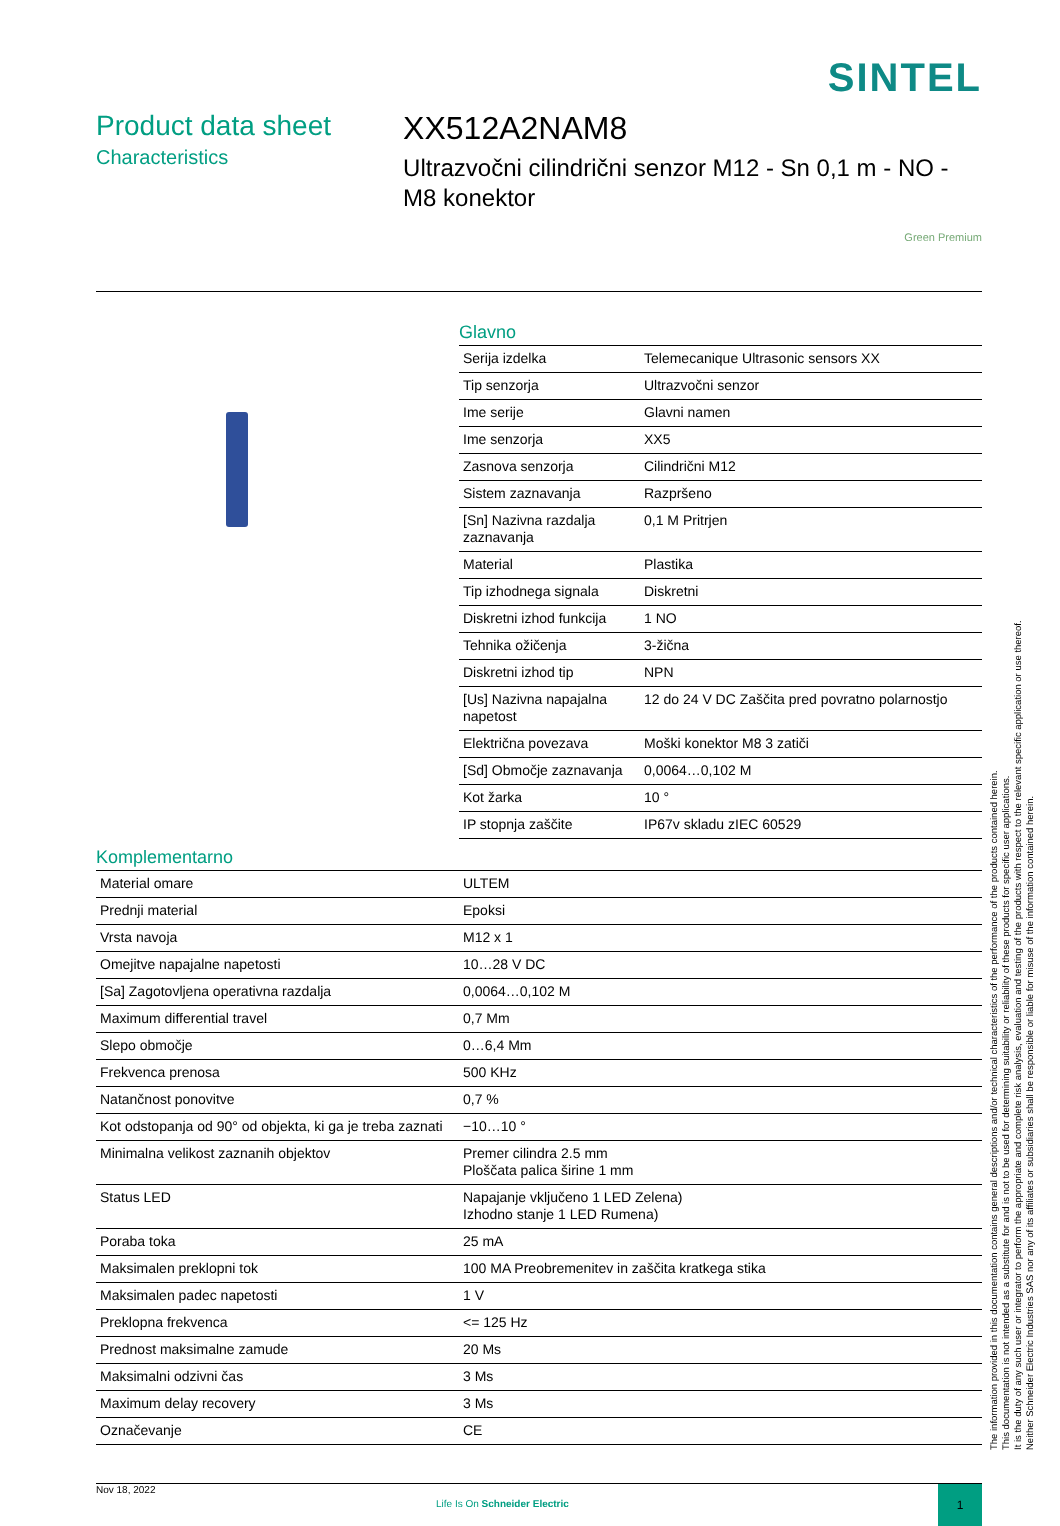SINTEL
Product data sheet
Characteristics
XX512A2NAM8
Ultrazvočni cilindrični senzor M12 - Sn 0,1 m - NO - M8 konektor
Green Premium
Glavno
| Serija izdelka | Telemecanique Ultrasonic sensors XX |
| Tip senzorja | Ultrazvočni senzor |
| Ime serije | Glavni namen |
| Ime senzorja | XX5 |
| Zasnova senzorja | Cilindrični M12 |
| Sistem zaznavanja | Razpršeno |
| [Sn] Nazivna razdalja zaznavanja | 0,1 M Pritrjen |
| Material | Plastika |
| Tip izhodnega signala | Diskretni |
| Diskretni izhod funkcija | 1 NO |
| Tehnika ožičenja | 3-žična |
| Diskretni izhod tip | NPN |
| [Us] Nazivna napajalna napetost | 12 do 24 V DC Zaščita pred povratno polarnostjo |
| Električna povezava | Moški konektor M8 3 zatiči |
| [Sd] Območje zaznavanja | 0,0064…0,102 M |
| Kot žarka | 10 ° |
| IP stopnja zaščite | IP67v skladu zIEC 60529 |
Komplementarno
| Material omare | ULTEM |
| Prednji material | Epoksi |
| Vrsta navoja | M12 x 1 |
| Omejitve napajalne napetosti | 10…28 V DC |
| [Sa] Zagotovljena operativna razdalja | 0,0064…0,102 M |
| Maximum differential travel | 0,7 Mm |
| Slepo območje | 0…6,4 Mm |
| Frekvenca prenosa | 500 KHz |
| Natančnost ponovitve | 0,7 % |
| Kot odstopanja od 90° od objekta, ki ga je treba zaznati | −10…10 ° |
| Minimalna velikost zaznanih objektov | Premer cilindra 2.5 mm Ploščata palica širine 1 mm |
| Status LED | Napajanje vključeno 1 LED Zelena) Izhodno stanje 1 LED Rumena) |
| Poraba toka | 25 mA |
| Maksimalen preklopni tok | 100 MA Preobremenitev in zaščita kratkega stika |
| Maksimalen padec napetosti | 1 V |
| Preklopna frekvenca | <= 125 Hz |
| Prednost maksimalne zamude | 20 Ms |
| Maksimalni odzivni čas | 3 Ms |
| Maximum delay recovery | 3 Ms |
| Označevanje | CE |
Nov 18, 2022
Life Is On Schneider Electric
1
The information provided in this documentation contains general descriptions and/or technical characteristics of the performance of the products contained herein.
This documentation is not intended as a substitute for and is not to be used for determining suitability or reliability of these products for specific user applications.
It is the duty of any such user or integrator to perform the appropriate and complete risk analysis, evaluation and testing of the products with respect to the relevant specific application or use thereof.
Neither Schneider Electric Industries SAS nor any of its affiliates or subsidiaries shall be responsible or liable for misuse of the information contained herein.